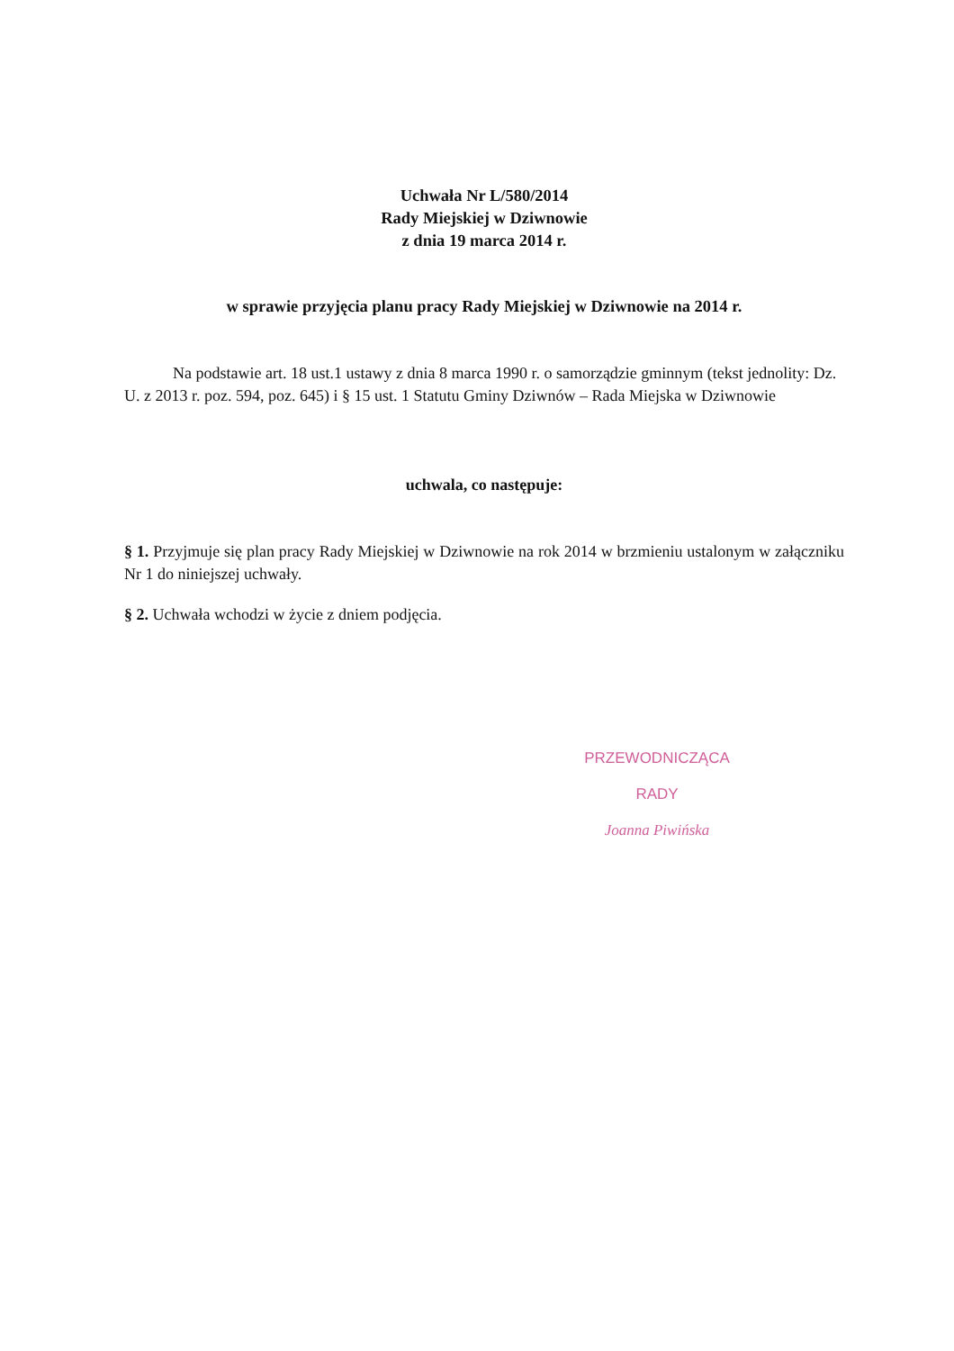Uchwała Nr L/580/2014
Rady Miejskiej w Dziwnowie
z dnia 19 marca 2014 r.
w sprawie przyjęcia planu pracy Rady Miejskiej w Dziwnowie na 2014 r.
   Na podstawie art. 18 ust.1 ustawy z dnia 8 marca 1990 r. o samorządzie gminnym (tekst jednolity: Dz. U. z 2013 r. poz. 594, poz. 645) i § 15 ust. 1 Statutu Gminy Dziwnów – Rada Miejska w Dziwnowie
uchwala, co następuje:
§ 1. Przyjmuje się plan pracy Rady Miejskiej w Dziwnowie na rok 2014 w brzmieniu ustalonym w załączniku Nr 1 do niniejszej uchwały.
§ 2. Uchwała wchodzi w życie z dniem podjęcia.
PRZEWODNICZĄCA RADY
Joanna Piwińska